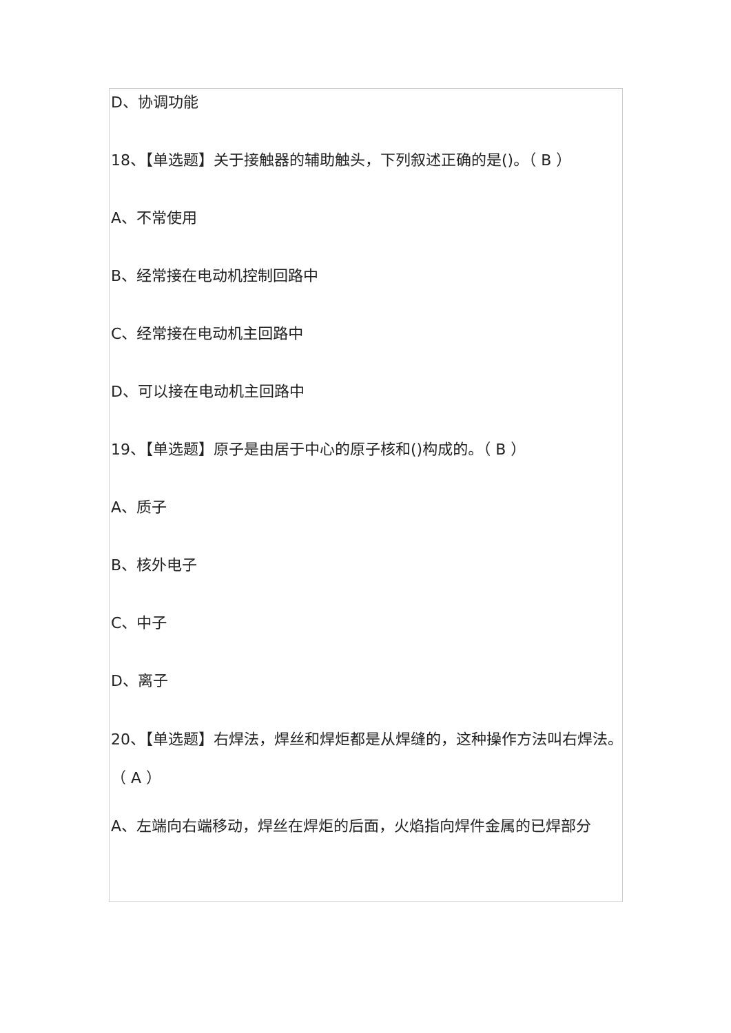D、协调功能
18、【单选题】关于接触器的辅助触头，下列叙述正确的是()。（ B ）
A、不常使用
B、经常接在电动机控制回路中
C、经常接在电动机主回路中
D、可以接在电动机主回路中
19、【单选题】原子是由居于中心的原子核和()构成的。（ B ）
A、质子
B、核外电子
C、中子
D、离子
20、【单选题】右焊法，焊丝和焊炬都是从焊缝的，这种操作方法叫右焊法。（ A ）
A、左端向右端移动，焊丝在焊炬的后面，火焰指向焊件金属的已焊部分